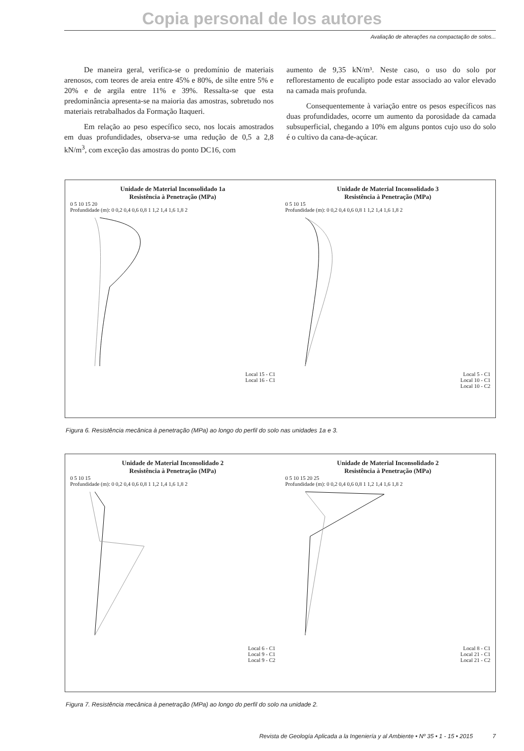Copia personal de los autores
Avaliação de alterações na compactação de solos...
De maneira geral, verifica-se o predomínio de materiais arenosos, com teores de areia entre 45% e 80%, de silte entre 5% e 20% e de argila entre 11% e 39%. Ressalta-se que esta predominância apresenta-se na maioria das amostras, sobretudo nos materiais retrabalhados da Formação Itaqueri.
Em relação ao peso específico seco, nos locais amostrados em duas profundidades, observa-se uma redução de 0,5 a 2,8 kN/m<sup>3</sup>, com exceção das amostras do ponto DC16, com
aumento de 9,35 kN/m³. Neste caso, o uso do solo por reflorestamento de eucalipto pode estar associado ao valor elevado na camada mais profunda.
Consequentemente à variação entre os pesos específicos nas duas profundidades, ocorre um aumento da porosidade da camada subsuperficial, chegando a 10% em alguns pontos cujo uso do solo é o cultivo da cana-de-açúcar.
Unidade de Material Inconsolidado 1a
Resistência à Penetração (MPa)
0 5 10 15 20
Profundidade (m): 0 0,2 0,4 0,6 0,8 1 1,2 1,4 1,6 1,8 2
Local 15 - C1
Local 16 - C1
Unidade de Material Inconsolidado 3
Resistência à Penetração (MPa)
0 5 10 15
Profundidade (m): 0 0,2 0,4 0,6 0,8 1 1,2 1,4 1,6 1,8 2
Local 5 - C1
Local 10 - C1
Local 10 - C2
Figura 6. Resistência mecânica à penetração (MPa) ao longo do perfil do solo nas unidades 1a e 3.
Unidade de Material Inconsolidado 2
Resistência à Penetração (MPa)
0 5 10 15
Profundidade (m): 0 0,2 0,4 0,6 0,8 1 1,2 1,4 1,6 1,8 2
Local 6 - C1
Local 9 - C1
Local 9 - C2
Unidade de Material Inconsolidado 2
Resistência à Penetração (MPa)
0 5 10 15 20 25
Profundidade (m): 0 0,2 0,4 0,6 0,8 1 1,2 1,4 1,6 1,8 2
Local 8 - C1
Local 21 - C1
Local 21 - C2
Figura 7. Resistência mecânica à penetração (MPa) ao longo do perfil do solo na unidade 2.
Revista de Geología Aplicada a la Ingeniería y al Ambiente • Nº 35 • 1 - 15 • 2015 7